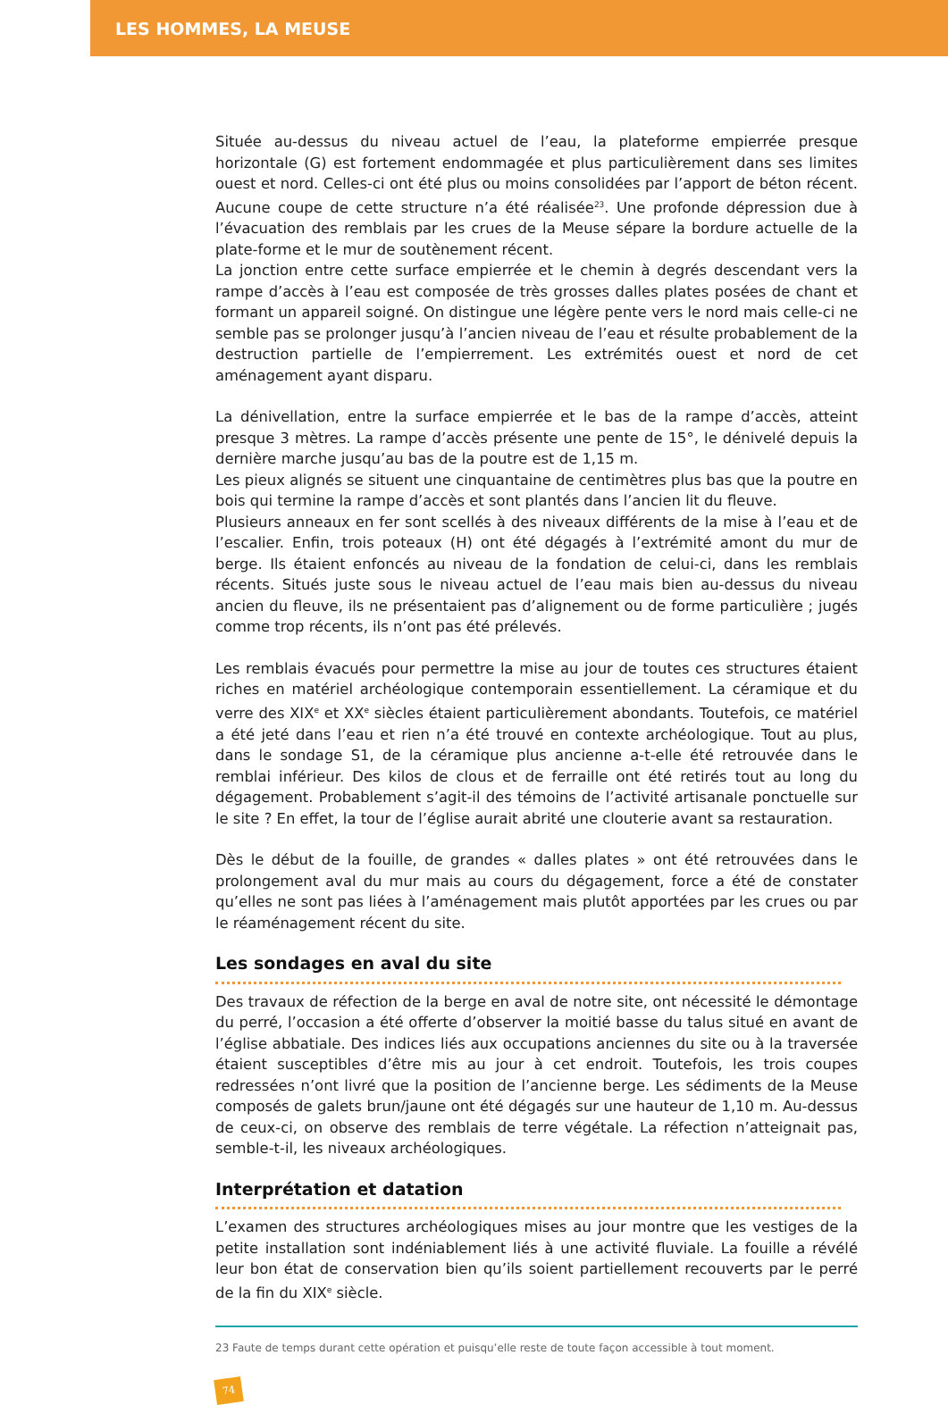LES HOMMES, LA MEUSE
Située au-dessus du niveau actuel de l’eau, la plateforme empierrée presque horizontale (G) est fortement endommagée et plus particulièrement dans ses limites ouest et nord. Celles-ci ont été plus ou moins consolidées par l’apport de béton récent. Aucune coupe de cette structure n’a été réalisée<sup>23</sup>. Une profonde dépression due à l’évacuation des remblais par les crues de la Meuse sépare la bordure actuelle de la plate-forme et le mur de soutènement récent.
La jonction entre cette surface empierrée et le chemin à degrés descendant vers la rampe d’accès à l’eau est composée de très grosses dalles plates posées de chant et formant un appareil soigné. On distingue une légère pente vers le nord mais celle-ci ne semble pas se prolonger jusqu’à l’ancien niveau de l’eau et résulte probablement de la destruction partielle de l’empierrement. Les extrémités ouest et nord de cet aménagement ayant disparu.
La dénivellation, entre la surface empierrée et le bas de la rampe d’accès, atteint presque 3 mètres. La rampe d’accès présente une pente de 15°, le dénivelé depuis la dernière marche jusqu’au bas de la poutre est de 1,15 m.
Les pieux alignés se situent une cinquantaine de centimètres plus bas que la poutre en bois qui termine la rampe d’accès et sont plantés dans l’ancien lit du fleuve.
Plusieurs anneaux en fer sont scellés à des niveaux différents de la mise à l’eau et de l’escalier. Enfin, trois poteaux (H) ont été dégagés à l’extrémité amont du mur de berge. Ils étaient enfoncés au niveau de la fondation de celui-ci, dans les remblais récents. Situés juste sous le niveau actuel de l’eau mais bien au-dessus du niveau ancien du fleuve, ils ne présentaient pas d’alignement ou de forme particulière ; jugés comme trop récents, ils n’ont pas été prélevés.
Les remblais évacués pour permettre la mise au jour de toutes ces structures étaient riches en matériel archéologique contemporain essentiellement. La céramique et du verre des XIX<sup>e</sup> et XX<sup>e</sup> siècles étaient particulièrement abondants. Toutefois, ce matériel a été jeté dans l’eau et rien n’a été trouvé en contexte archéologique. Tout au plus, dans le sondage S1, de la céramique plus ancienne a-t-elle été retrouvée dans le remblai inférieur. Des kilos de clous et de ferraille ont été retirés tout au long du dégagement. Probablement s’agit-il des témoins de l’activité artisanale ponctuelle sur le site ? En effet, la tour de l’église aurait abrité une clouterie avant sa restauration.
Dès le début de la fouille, de grandes « dalles plates » ont été retrouvées dans le prolongement aval du mur mais au cours du dégagement, force a été de constater qu’elles ne sont pas liées à l’aménagement mais plutôt apportées par les crues ou par le réaménagement récent du site.
Les sondages en aval du site
Des travaux de réfection de la berge en aval de notre site, ont nécessité le démontage du perré, l’occasion a été offerte d’observer la moitié basse du talus situé en avant de l’église abbatiale. Des indices liés aux occupations anciennes du site ou à la traversée étaient susceptibles d’être mis au jour à cet endroit. Toutefois, les trois coupes redressées n’ont livré que la position de l’ancienne berge. Les sédiments de la Meuse composés de galets brun/jaune ont été dégagés sur une hauteur de 1,10 m. Au-dessus de ceux-ci, on observe des remblais de terre végétale. La réfection n’atteignait pas, semble-t-il, les niveaux archéologiques.
Interprétation et datation
L’examen des structures archéologiques mises au jour montre que les vestiges de la petite installation sont indéniablement liés à une activité fluviale. La fouille a révélé leur bon état de conservation bien qu’ils soient partiellement recouverts par le perré de la fin du XIX<sup>e</sup> siècle.
23 Faute de temps durant cette opération et puisqu’elle reste de toute façon accessible à tout moment.
74